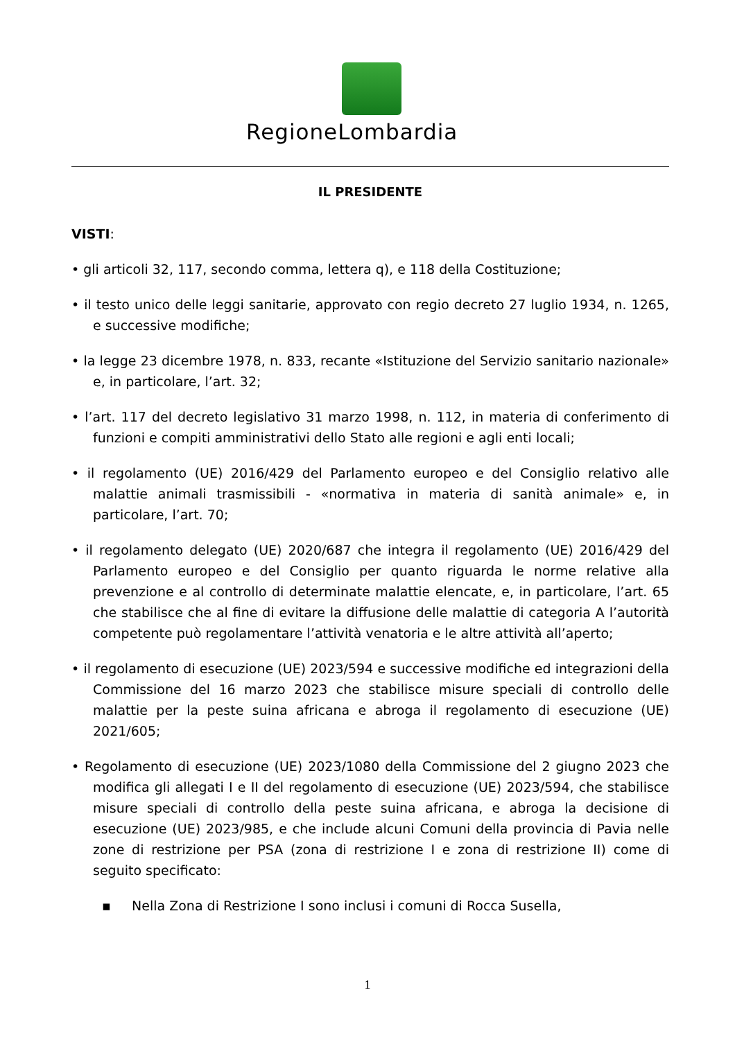RegioneLombardia
IL PRESIDENTE
VISTI:
• gli articoli 32, 117, secondo comma, lettera q), e 118 della Costituzione;
• il testo unico delle leggi sanitarie, approvato con regio decreto 27 luglio 1934, n. 1265, e successive modifiche;
• la legge 23 dicembre 1978, n. 833, recante «Istituzione del Servizio sanitario nazionale» e, in particolare, l’art. 32;
• l’art. 117 del decreto legislativo 31 marzo 1998, n. 112, in materia di conferimento di funzioni e compiti amministrativi dello Stato alle regioni e agli enti locali;
• il regolamento (UE) 2016/429 del Parlamento europeo e del Consiglio relativo alle malattie animali trasmissibili - «normativa in materia di sanità animale» e, in particolare, l’art. 70;
• il regolamento delegato (UE) 2020/687 che integra il regolamento (UE) 2016/429 del Parlamento europeo e del Consiglio per quanto riguarda le norme relative alla prevenzione e al controllo di determinate malattie elencate, e, in particolare, l’art. 65 che stabilisce che al fine di evitare la diffusione delle malattie di categoria A l’autorità competente può regolamentare l’attività venatoria e le altre attività all’aperto;
• il regolamento di esecuzione (UE) 2023/594 e successive modifiche ed integrazioni della Commissione del 16 marzo 2023 che stabilisce misure speciali di controllo delle malattie per la peste suina africana e abroga il regolamento di esecuzione (UE) 2021/605;
• Regolamento di esecuzione (UE) 2023/1080 della Commissione del 2 giugno 2023 che modifica gli allegati I e II del regolamento di esecuzione (UE) 2023/594, che stabilisce misure speciali di controllo della peste suina africana, e abroga la decisione di esecuzione (UE) 2023/985, e che include alcuni Comuni della provincia di Pavia nelle zone di restrizione per PSA (zona di restrizione I e zona di restrizione II) come di seguito specificato:
▪ Nella Zona di Restrizione I sono inclusi i comuni di Rocca Susella,
1